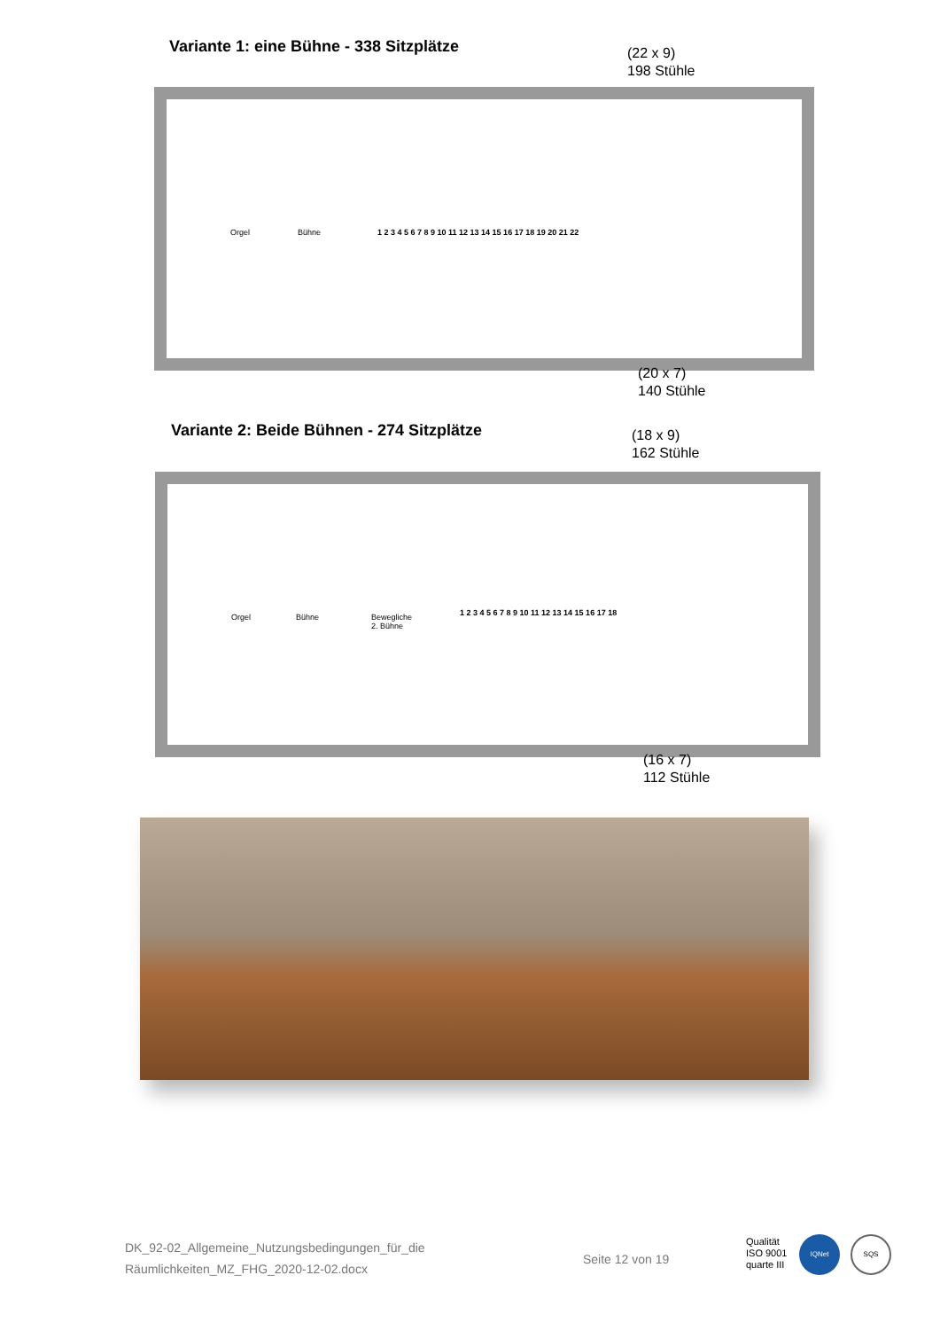Variante 1: eine Bühne - 338 Sitzplätze
(22 x 9)
198 Stühle
Orgel Bühne
1 2 3 4 5 6 7 8 9 10 11 12 13 14 15 16 17 18 19 20 21 22
(20 x 7)
140 Stühle
Variante 2: Beide Bühnen - 274 Sitzplätze
(18 x 9)
162 Stühle
Orgel Bühne Bewegliche
2. Bühne
1 2 3 4 5 6 7 8 9 10 11 12 13 14 15 16 17 18
(16 x 7)
112 Stühle
DK_92-02_Allgemeine_Nutzungsbedingungen_für_die
Räumlichkeiten_MZ_FHG_2020-12-02.docx
Seite 12 von 19
Qualität
ISO 9001
quarte III
IQNet SQS